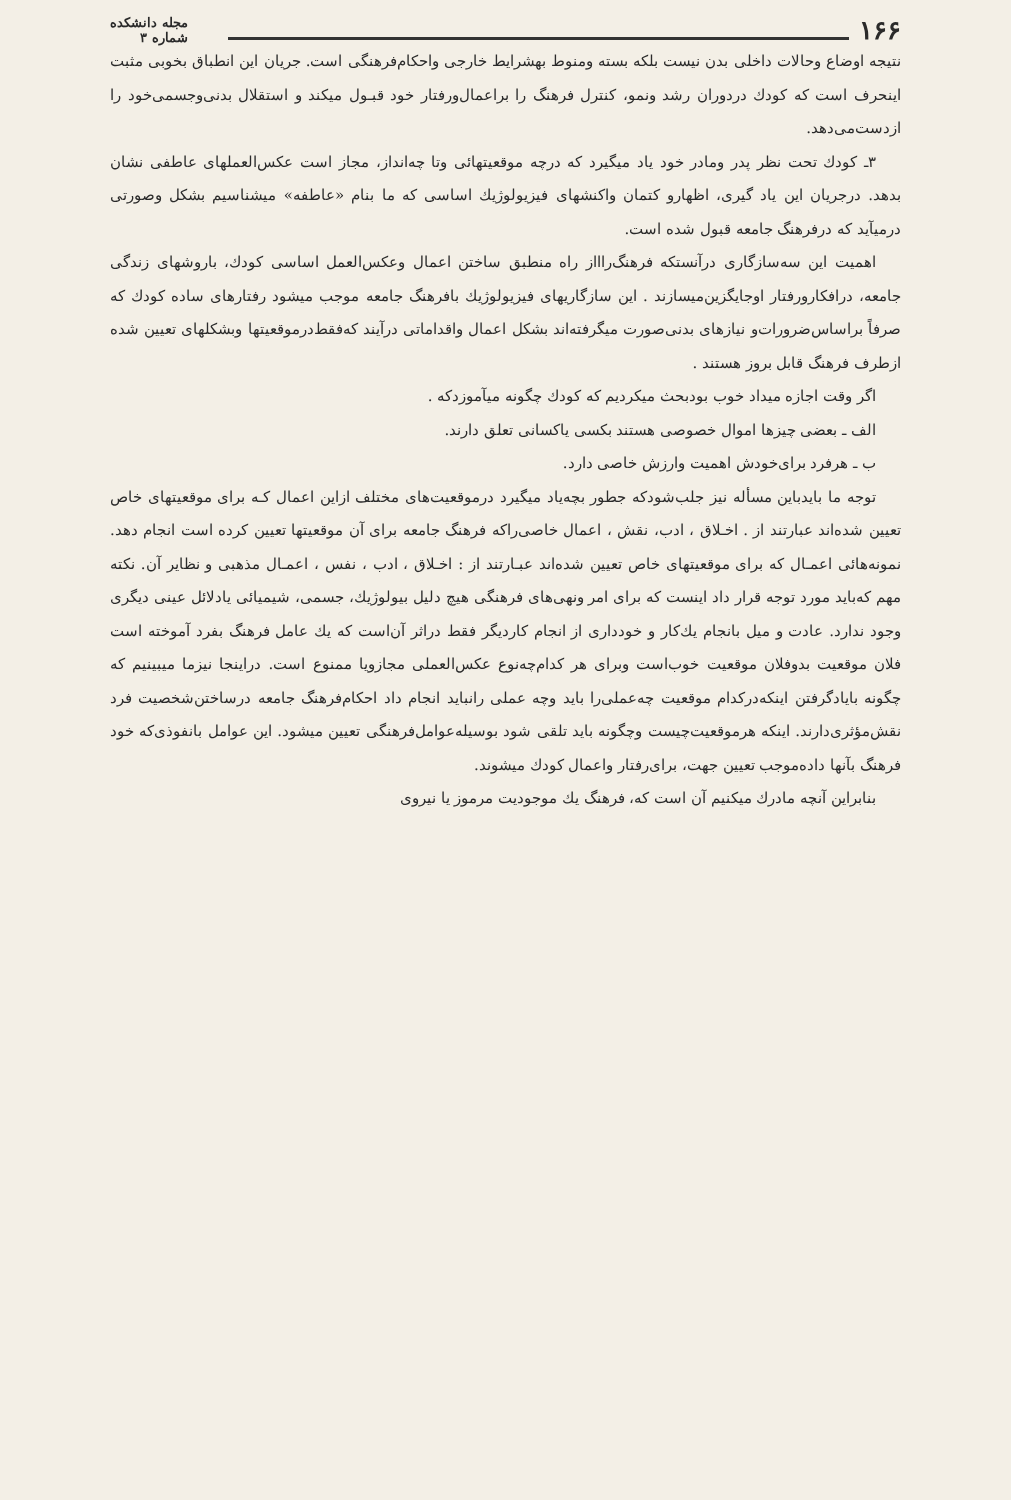۱۶۶
مجله دانشکده
شماره ۳
نتیجه اوضاع وحالات داخلی بدن نیست بلکه بسته ومنوط بهشرایط خارجی واحکام‌فرهنگی است. جریان این انطباق بخوبی مثبت اینحرف است که کودك دردوران رشد ونمو، کنترل فرهنگ را براعمال‌ورفتار خود قبـول میکند و استقلال بدنی‌وجسمی‌خود را ازدست‌می‌دهد.
۳ـ کودك تحت نظر پدر ومادر خود یاد میگیرد که درچه موقعیتهائی وتا چه‌انداز، مجاز است عکس‌العملهای عاطفی نشان بدهد. درجریان این یاد گیری، اظهارو کتمان واکنشهای فیزیولوژیك اساسی که ما بنام «عاطفه» میشناسیم بشکل وصورتی درمیآید که درفرهنگ جامعه قبول شده است.
اهمیت این سه‌سازگاری درآنستکه فرهنگ‌راااز راه منطبق ساختن اعمال وعکس‌العمل اساسی کودك، باروشهای زندگی جامعه، درافکارورفتار اوجایگزین‌میسازند . این سازگاریهای فیزیولوژیك بافرهنگ جامعه موجب میشود رفتارهای ساده کودك که صرفاً براساس‌ضرورات‌و نیازهای بدنی‌صورت میگرفته‌اند بشکل اعمال واقداماتی درآیند که‌فقط‌درموقعیتها وبشکلهای تعیین شده ازطرف فرهنگ قابل بروز هستند .
اگر وقت اجازه میداد خوب بودبحث میکردیم که کودك چگونه میآموزدکه .
الف ـ بعضی چیزها اموال خصوصی هستند بکسی یاکسانی تعلق دارند.
ب ـ هرفرد برای‌خودش اهمیت وارزش خاصی دارد.
توجه ما بایدباین مسأله نیز جلب‌شودکه جطور بچه‌یاد میگیرد درموقعیت‌های مختلف ازاین اعمال کـه برای موقعیتهای خاص تعیین شده‌اند عبارتند از . اخـلاق ، ادب، نقش ، اعمال خاصی‌راکه فرهنگ جامعه برای آن موقعیتها تعیین کرده است انجام دهد. نمونه‌هائی اعمـال که برای موقعیتهای خاص تعیین شده‌اند عبـارتند از : اخـلاق ، ادب ، نفس ، اعمـال مذهبی و نظایر آن. نکته مهم که‌باید مورد توجه قرار داد اینست که برای امر ونهی‌های فرهنگی هیچ دلیل بیولوژیك، جسمی، شیمیائی یادلائل عینی دیگری وجود ندارد. عادت و میل بانجام یك‌کار و خودداری از انجام کاردیگر فقط دراثر آن‌است که یك عامل فرهنگ بفرد آموخته است فلان موقعیت بدوفلان موقعیت خوب‌است وبرای هر کدام‌چه‌نوع عکس‌العملی مجازویا ممنوع است. دراینجا نیزما میبینیم که چگونه بایادگرفتن اینکه‌درکدام موقعیت چه‌عملی‌را باید وچه عملی رانباید انجام داد احکام‌فرهنگ جامعه درساختن‌شخصیت فرد نقش‌مؤثری‌دارند. اینکه هرموقعیت‌چیست وچگونه باید تلقی شود بوسیله‌عوامل‌فرهنگی تعیین میشود. این عوامل بانفوذی‌که خود فرهنگ بآنها داده‌موجب تعیین جهت، برای‌رفتار واعمال کودك میشوند.
بنابراین آنچه مادرك میکنیم آن است که، فرهنگ یك موجودیت مرموز یا نیروی